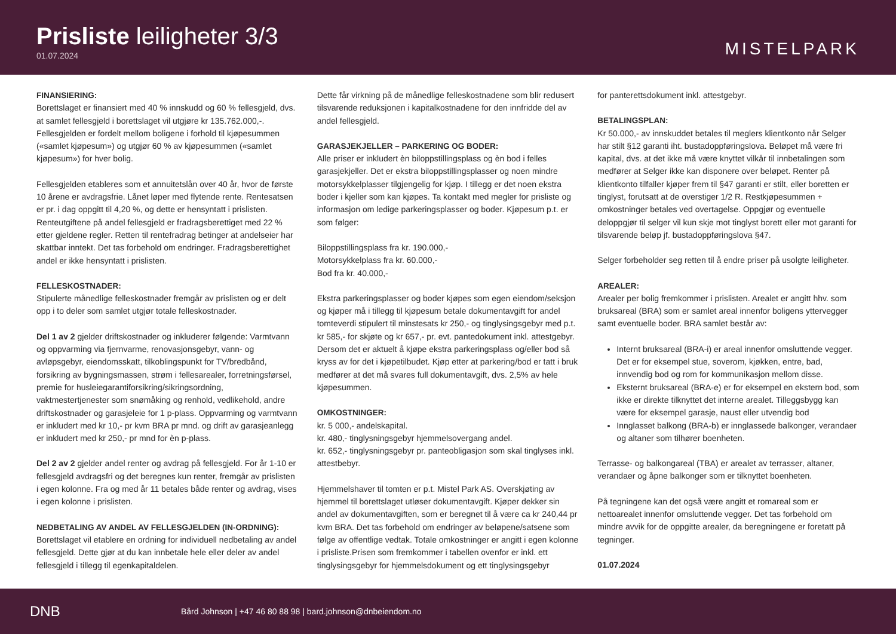Prisliste leiligheter 3/3
01.07.2024
MISTELPARK
FINANSIERING:
Borettslaget er finansiert med 40 % innskudd og 60 % fellesgjeld, dvs. at samlet fellesgjeld i borettslaget vil utgjøre kr 135.762.000,-. Fellesgjelden er fordelt mellom boligene i forhold til kjøpesummen («samlet kjøpesum») og utgjør 60 % av kjøpesummen («samlet kjøpesum») for hver bolig.
Fellesgjelden etableres som et annuitetslån over 40 år, hvor de første 10 årene er avdragsfrie. Lånet løper med flytende rente. Rentesatsen er pr. i dag oppgitt til 4,20 %, og dette er hensyntatt i prislisten. Renteutgiftene på andel fellesgjeld er fradragsberettiget med 22 % etter gjeldene regler. Retten til rentefradrag betinger at andelseier har skattbar inntekt. Det tas forbehold om endringer. Fradragsberettighet andel er ikke hensyntatt i prislisten.
FELLESKOSTNADER:
Stipulerte månedlige felleskostnader fremgår av prislisten og er delt opp i to deler som samlet utgjør totale felleskostnader.
Del 1 av 2 gjelder driftskostnader og inkluderer følgende: Varmtvann og oppvarming via fjernvarme, renovasjonsgebyr, vann- og avløpsgebyr, eiendomsskatt, tilkoblingspunkt for TV/bredbånd, forsikring av bygningsmassen, strøm i fellesarealer, forretningsførsel, premie for husleiegarantiforsikring/sikringsordning, vaktmestertjenester som snømåking og renhold, vedlikehold, andre driftskostnader og garasjeleie for 1 p-plass. Oppvarming og varmtvann er inkludert med kr 10,- pr kvm BRA pr mnd. og drift av garasjeanlegg er inkludert med kr 250,- pr mnd for èn p-plass.
Del 2 av 2 gjelder andel renter og avdrag på fellesgjeld. For år 1-10 er fellesgjeld avdragsfri og det beregnes kun renter, fremgår av prislisten i egen kolonne. Fra og med år 11 betales både renter og avdrag, vises i egen kolonne i prislisten.
NEDBETALING AV ANDEL AV FELLESGJELDEN (IN-ORDNING):
Borettslaget vil etablere en ordning for individuell nedbetaling av andel fellesgjeld. Dette gjør at du kan innbetale hele eller deler av andel fellesgjeld i tillegg til egenkapitaldelen.
Dette får virkning på de månedlige felleskostnadene som blir redusert tilsvarende reduksjonen i kapitalkostnadene for den innfridde del av andel fellesgjeld.
GARASJEKJELLER – PARKERING OG BODER:
Alle priser er inkludert èn biloppstillingsplass og èn bod i felles garasjekjeller. Det er ekstra biloppstillingsplasser og noen mindre motorsykkelplasser tilgjengelig for kjøp. I tillegg er det noen ekstra boder i kjeller som kan kjøpes. Ta kontakt med megler for prisliste og informasjon om ledige parkeringsplasser og boder. Kjøpesum p.t. er som følger:
Biloppstillingsplass fra kr. 190.000,-
Motorsykkelplass fra kr. 60.000,-
Bod fra kr. 40.000,-
Ekstra parkeringsplasser og boder kjøpes som egen eiendom/seksjon og kjøper må i tillegg til kjøpesum betale dokumentavgift for andel tomteverdi stipulert til minstesats kr 250,- og tinglysingsgebyr med p.t. kr 585,- for skjøte og kr 657,- pr. evt. pantedokument inkl. attestgebyr. Dersom det er aktuelt å kjøpe ekstra parkeringsplass og/eller bod så kryss av for det i kjøpetilbudet. Kjøp etter at parkering/bod er tatt i bruk medfører at det må svares full dokumentavgift, dvs. 2,5% av hele kjøpesummen.
OMKOSTNINGER:
kr. 5 000,- andelskapital.
kr. 480,- tinglysningsgebyr hjemmelsovergang andel.
kr. 652,- tinglysningsgebyr pr. panteobligasjon som skal tinglyses inkl. attestbebyr.
Hjemmelshaver til tomten er p.t. Mistel Park AS. Overskjøting av hjemmel til borettslaget utløser dokumentavgift. Kjøper dekker sin andel av dokumentavgiften, som er beregnet til å være ca kr 240,44 pr kvm BRA. Det tas forbehold om endringer av beløpene/satsene som følge av offentlige vedtak. Totale omkostninger er angitt i egen kolonne i prisliste.Prisen som fremkommer i tabellen ovenfor er inkl. ett tinglysingsgebyr for hjemmelsdokument og ett tinglysingsgebyr
for panterettsdokument inkl. attestgebyr.
BETALINGSPLAN:
Kr 50.000,- av innskuddet betales til meglers klientkonto når Selger har stilt §12 garanti iht. bustadoppføringslova. Beløpet må være fri kapital, dvs. at det ikke må være knyttet vilkår til innbetalingen som medfører at Selger ikke kan disponere over beløpet. Renter på klientkonto tilfaller kjøper frem til §47 garanti er stilt, eller boretten er tinglyst, forutsatt at de overstiger 1/2 R. Restkjøpesummen + omkostninger betales ved overtagelse. Oppgjør og eventuelle deloppgjør til selger vil kun skje mot tinglyst borett eller mot garanti for tilsvarende beløp jf. bustadoppføringslova §47.
Selger forbeholder seg retten til å endre priser på usolgte leiligheter.
AREALER:
Arealer per bolig fremkommer i prislisten. Arealet er angitt hhv. som bruksareal (BRA) som er samlet areal innenfor boligens yttervegger samt eventuelle boder. BRA samlet består av:
Internt bruksareal (BRA-i) er areal innenfor omsluttende vegger. Det er for eksempel stue, soverom, kjøkken, entre, bad, innvendig bod og rom for kommunikasjon mellom disse.
Eksternt bruksareal (BRA-e) er for eksempel en ekstern bod, som ikke er direkte tilknyttet det interne arealet. Tilleggsbygg kan være for eksempel garasje, naust eller utvendig bod
Innglasset balkong (BRA-b) er innglassede balkonger, verandaer og altaner som tilhører boenheten.
Terrasse- og balkongareal (TBA) er arealet av terrasser, altaner, verandaer og åpne balkonger som er tilknyttet boenheten.
På tegningene kan det også være angitt et romareal som er nettoarealet innenfor omsluttende vegger. Det tas forbehold om mindre avvik for de oppgitte arealer, da beregningene er foretatt på tegninger.
01.07.2024
DNB
Bård Johnson | +47 46 80 88 98 | bard.johnson@dnbeiendom.no